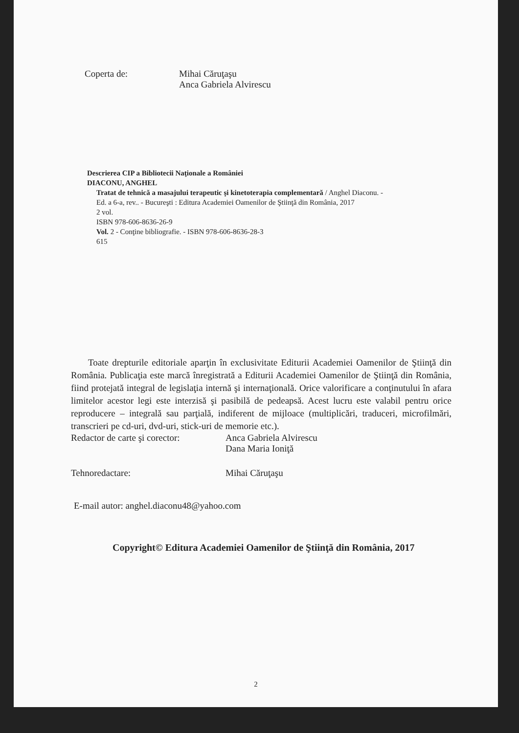Coperta de: Mihai Căruţaşu
Anca Gabriela Alvirescu
Descrierea CIP a Bibliotecii Naţionale a României
DIACONU, ANGHEL
Tratat de tehnică a masajului terapeutic şi kinetoterapia complementară / Anghel Diaconu. -
Ed. a 6-a, rev.. - Bucureşti : Editura Academiei Oamenilor de Ştiinţă din România, 2017
2 vol.
ISBN 978-606-8636-26-9
Vol. 2 - Conţine bibliografie. - ISBN 978-606-8636-28-3
615
Toate drepturile editoriale aparţin în exclusivitate Editurii Academiei Oamenilor de Ştiinţă din România. Publicaţia este marcă înregistrată a Editurii Academiei Oamenilor de Ştiinţă din România, fiind protejată integral de legislaţia internă şi internaţională. Orice valorificare a conţinutului în afara limitelor acestor legi este interzisă şi pasibilă de pedeapsă. Acest lucru este valabil pentru orice reproducere – integrală sau parţială, indiferent de mijloace (multiplicări, traduceri, microfilmări, transcrieri pe cd-uri, dvd-uri, stick-uri de memorie etc.).
Redactor de carte şi corector:
Anca Gabriela Alvirescu
Dana Maria Ioniţă
Tehnoredactare: Mihai Căruţaşu
E-mail autor: anghel.diaconu48@yahoo.com
Copyright© Editura Academiei Oamenilor de Ştiinţă din România, 2017
2